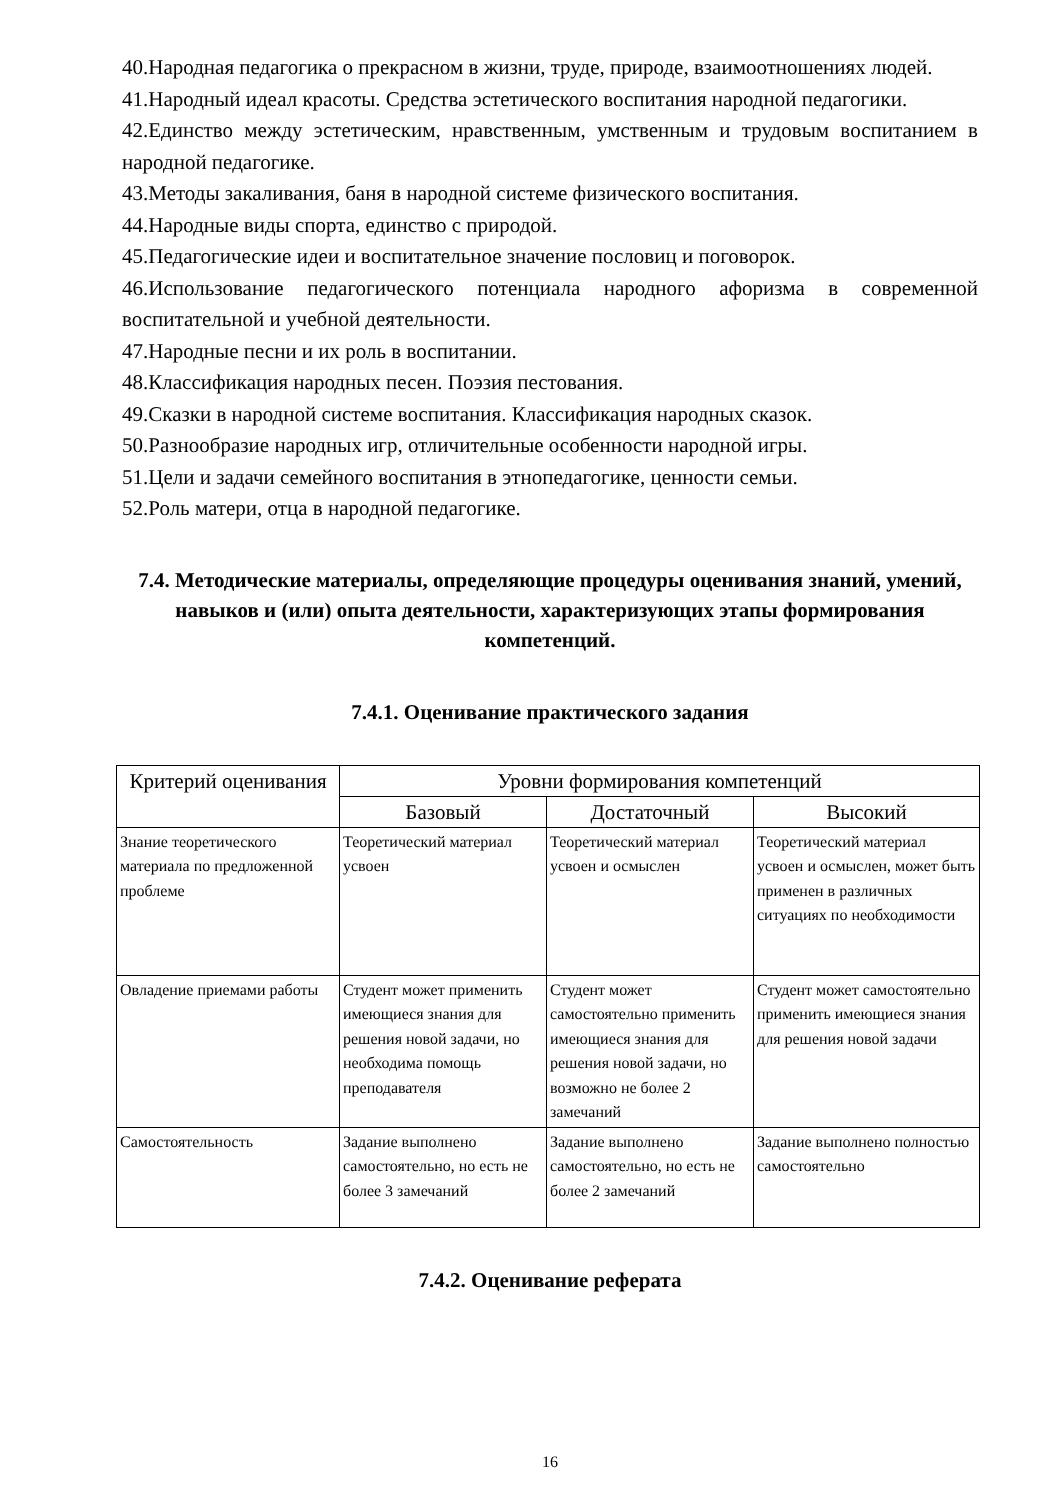40.Народная педагогика о прекрасном в жизни, труде, природе, взаимоотношениях людей.
41.Народный идеал красоты. Средства эстетического воспитания народной педагогики.
42.Единство между эстетическим, нравственным, умственным и трудовым воспитанием в народной педагогике.
43.Методы закаливания, баня в народной системе физического воспитания.
44.Народные виды спорта, единство с природой.
45.Педагогические идеи и воспитательное значение пословиц и поговорок.
46.Использование педагогического потенциала народного афоризма в современной воспитательной и учебной деятельности.
47.Народные песни и их роль в воспитании.
48.Классификация народных песен. Поэзия пестования.
49.Сказки в народной системе воспитания. Классификация народных сказок.
50.Разнообразие народных игр, отличительные особенности народной игры.
51.Цели и задачи семейного воспитания в этнопедагогике, ценности семьи.
52.Роль матери, отца в народной педагогике.
7.4. Методические материалы, определяющие процедуры оценивания знаний, умений, навыков и (или) опыта деятельности, характеризующих этапы формирования компетенций.
7.4.1. Оценивание практического задания
| Критерий оценивания | Уровни формирования компетенций | | |
| --- | --- | --- | --- |
| | Базовый | Достаточный | Высокий |
| Знание теоретического материала по предложенной проблеме | Теоретический материал усвоен | Теоретический материал усвоен и осмыслен | Теоретический материал усвоен и осмыслен, может быть применен в различных ситуациях по необходимости |
| Овладение приемами работы | Студент может применить имеющиеся знания для решения новой задачи, но необходима помощь преподавателя | Студент может самостоятельно применить имеющиеся знания для решения новой задачи, но возможно не более 2 замечаний | Студент может самостоятельно применить имеющиеся знания для решения новой задачи |
| Самостоятельность | Задание выполнено самостоятельно, но есть не более 3 замечаний | Задание выполнено самостоятельно, но есть не более 2 замечаний | Задание выполнено полностью самостоятельно |
7.4.2. Оценивание реферата
16